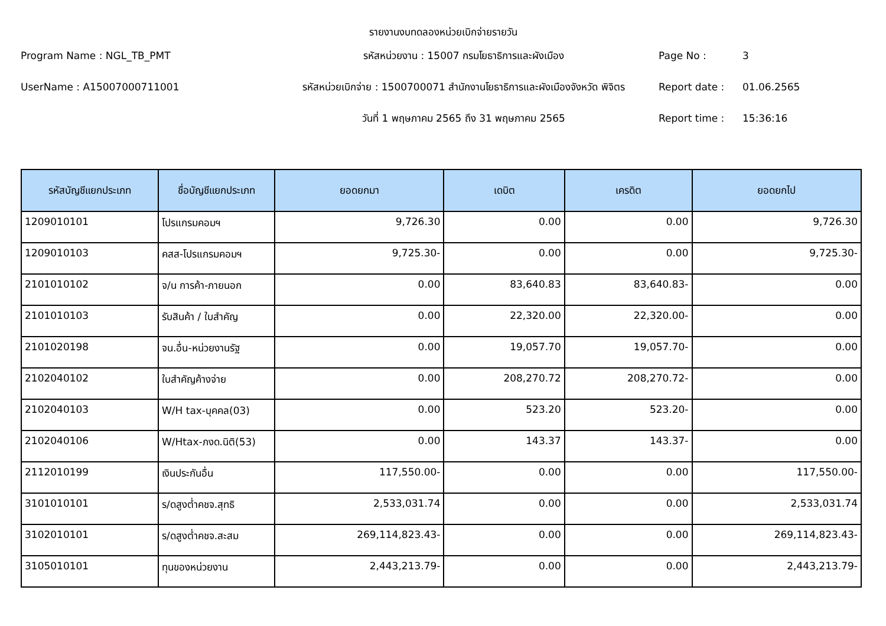รายงานงบทดลองหน่วยเบิกจ่ายรายวัน
Program Name : NGL_TB_PMT
รหัสหน่วยงาน : 15007 กรมโยธาธิการและผังเมือง
Page No :
3
UserName : A15007000711001
รหัสหน่วยเบิกจ่าย : 1500700071 สำนักงานโยธาธิการและผังเมืองจังหวัด พิจิตร
Report date :
01.06.2565
วันที่ 1 พฤษภาคม 2565 ถึง 31 พฤษภาคม 2565
Report time :
15:36:16
| รหัสบัญชีแยกประเภท | ชื่อบัญชีแยกประเภท | ยอดยกมา | เดบิต | เครดิต | ยอดยกไป |
| --- | --- | --- | --- | --- | --- |
| 1209010101 | โปรแกรมคอมฯ | 9,726.30 | 0.00 | 0.00 | 9,726.30 |
| 1209010103 | คสส-โปรแกรมคอมฯ | 9,725.30- | 0.00 | 0.00 | 9,725.30- |
| 2101010102 | จ/น การค้า-ภายนอก | 0.00 | 83,640.83 | 83,640.83- | 0.00 |
| 2101010103 | รับสินค้า / ใบสำคัญ | 0.00 | 22,320.00 | 22,320.00- | 0.00 |
| 2101020198 | จน.อื่น-หน่วยงานรัฐ | 0.00 | 19,057.70 | 19,057.70- | 0.00 |
| 2102040102 | ใบสำคัญค้างจ่าย | 0.00 | 208,270.72 | 208,270.72- | 0.00 |
| 2102040103 | W/H tax-บุคคล(03) | 0.00 | 523.20 | 523.20- | 0.00 |
| 2102040106 | W/Htax-ภงด.นิติ(53) | 0.00 | 143.37 | 143.37- | 0.00 |
| 2112010199 | เงินประกันอื่น | 117,550.00- | 0.00 | 0.00 | 117,550.00- |
| 3101010101 | ร/ดสูงต่ำคชจ.สุทธิ | 2,533,031.74 | 0.00 | 0.00 | 2,533,031.74 |
| 3102010101 | ร/ดสูงต่ำคชจ.สะสม | 269,114,823.43- | 0.00 | 0.00 | 269,114,823.43- |
| 3105010101 | ทุนของหน่วยงาน | 2,443,213.79- | 0.00 | 0.00 | 2,443,213.79- |